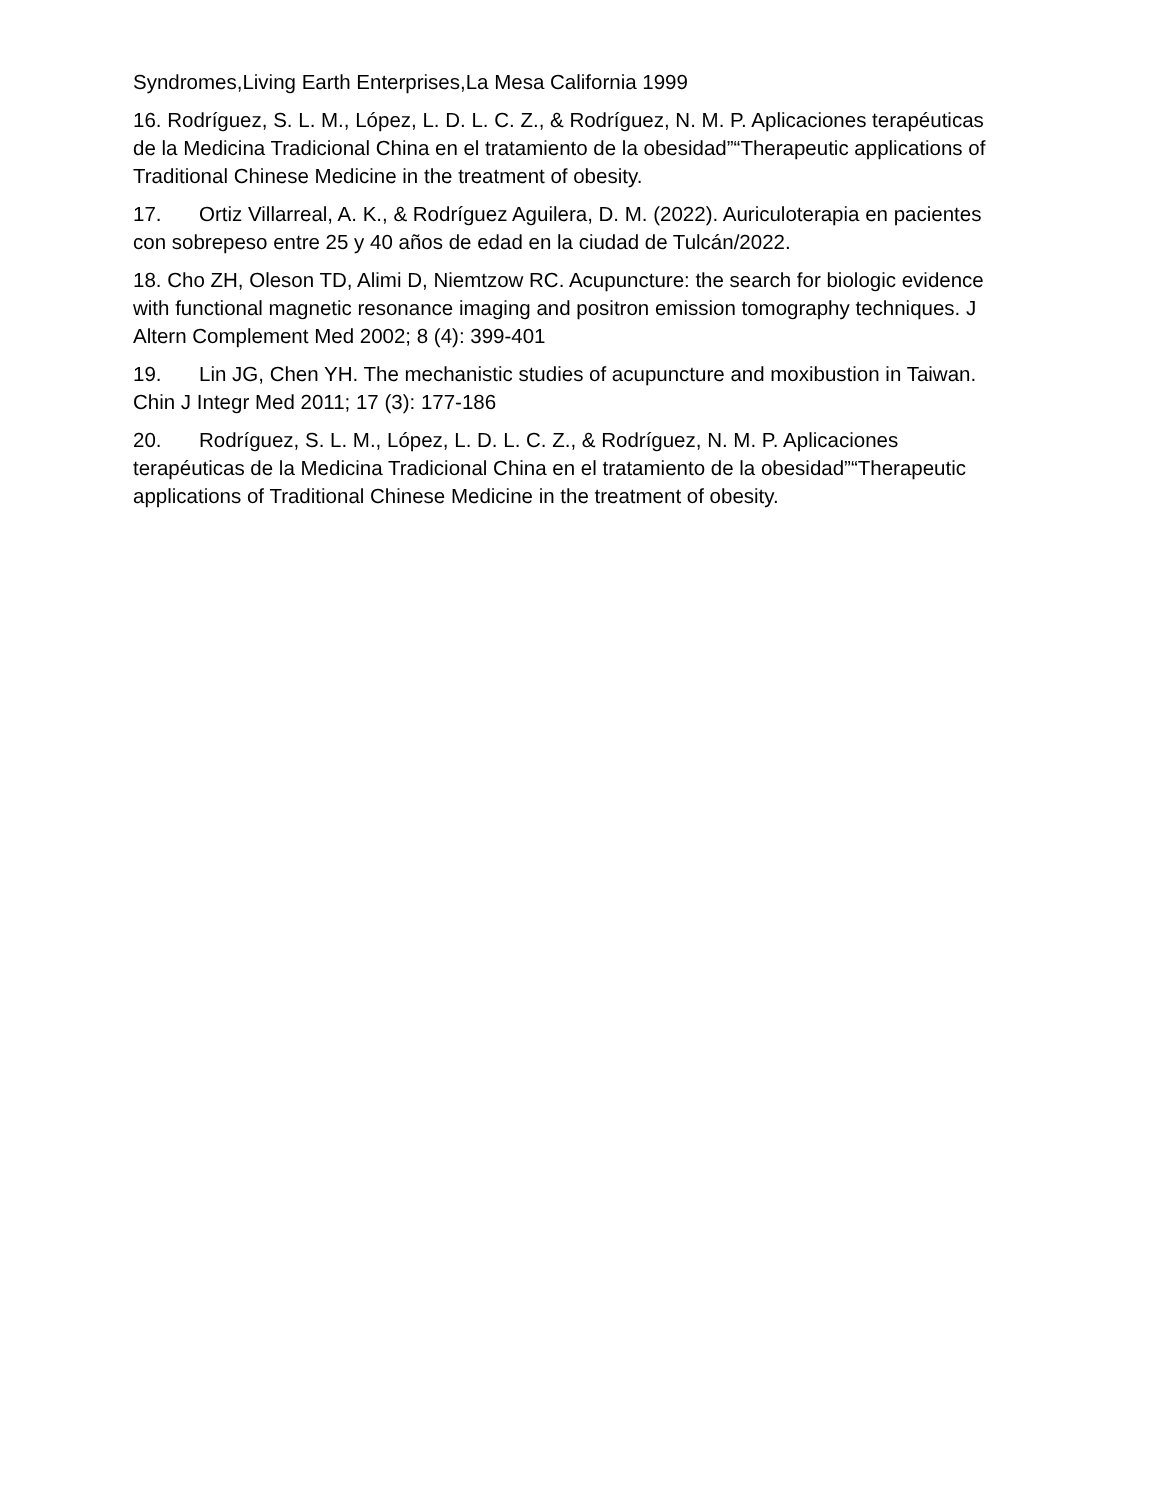Syndromes,Living Earth Enterprises,La Mesa California 1999
16. Rodríguez, S. L. M., López, L. D. L. C. Z., & Rodríguez, N. M. P. Aplicaciones terapéuticas de la Medicina Tradicional China en el tratamiento de la obesidad”“Therapeutic applications of Traditional Chinese Medicine in the treatment of obesity.
17. Ortiz Villarreal, A. K., & Rodríguez Aguilera, D. M. (2022). Auriculoterapia en pacientes con sobrepeso entre 25 y 40 años de edad en la ciudad de Tulcán/2022.
18. Cho ZH, Oleson TD, Alimi D, Niemtzow RC. Acupuncture: the search for biologic evidence with functional magnetic resonance imaging and positron emission tomography techniques. J Altern Complement Med 2002; 8 (4): 399-401
19. Lin JG, Chen YH. The mechanistic studies of acupuncture and moxibustion in Taiwan. Chin J Integr Med 2011; 17 (3): 177-186
20. Rodríguez, S. L. M., López, L. D. L. C. Z., & Rodríguez, N. M. P. Aplicaciones terapéuticas de la Medicina Tradicional China en el tratamiento de la obesidad”“Therapeutic applications of Traditional Chinese Medicine in the treatment of obesity.